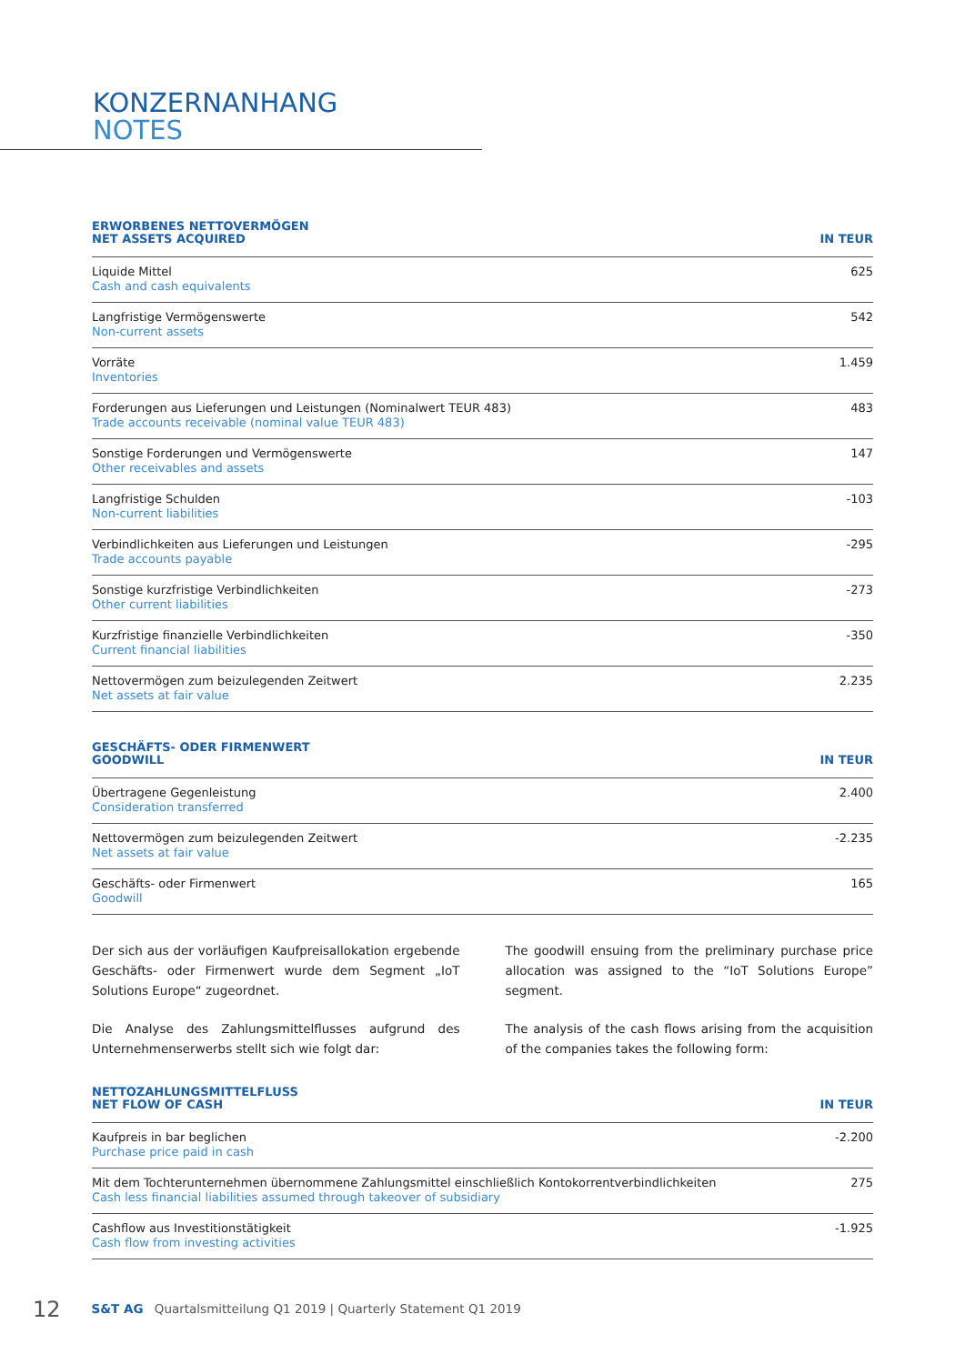KONZERNANHANG
NOTES
| ERWORBENES NETTOVERMÖGEN NET ASSETS ACQUIRED | IN TEUR |
| --- | --- |
| Liquide Mittel Cash and cash equivalents | 625 |
| Langfristige Vermögenswerte Non-current assets | 542 |
| Vorräte Inventories | 1.459 |
| Forderungen aus Lieferungen und Leistungen (Nominalwert TEUR 483) Trade accounts receivable (nominal value TEUR 483) | 483 |
| Sonstige Forderungen und Vermögenswerte Other receivables and assets | 147 |
| Langfristige Schulden Non-current liabilities | -103 |
| Verbindlichkeiten aus Lieferungen und Leistungen Trade accounts payable | -295 |
| Sonstige kurzfristige Verbindlichkeiten Other current liabilities | -273 |
| Kurzfristige finanzielle Verbindlichkeiten Current financial liabilities | -350 |
| Nettovermögen zum beizulegenden Zeitwert Net assets at fair value | 2.235 |
| GESCHÄFTS- ODER FIRMENWERT GOODWILL | IN TEUR |
| --- | --- |
| Übertragene Gegenleistung Consideration transferred | 2.400 |
| Nettovermögen zum beizulegenden Zeitwert Net assets at fair value | -2.235 |
| Geschäfts- oder Firmenwert Goodwill | 165 |
Der sich aus der vorläufigen Kaufpreisallokation ergebende Geschäfts- oder Firmenwert wurde dem Segment „IoT Solutions Europe“ zugeordnet.
Die Analyse des Zahlungsmittelflusses aufgrund des Unternehmenserwerbs stellt sich wie folgt dar:
The goodwill ensuing from the preliminary purchase price allocation was assigned to the “IoT Solutions Europe” segment.
The analysis of the cash flows arising from the acquisition of the companies takes the following form:
| NETTOZAHLUNGSMITTELFLUSS NET FLOW OF CASH | IN TEUR |
| --- | --- |
| Kaufpreis in bar beglichen Purchase price paid in cash | -2.200 |
| Mit dem Tochterunternehmen übernommene Zahlungsmittel einschließlich Kontokorrentverbindlichkeiten Cash less financial liabilities assumed through takeover of subsidiary | 275 |
| Cashflow aus Investitionstätigkeit Cash flow from investing activities | -1.925 |
12 S&T AG Quartalsmitteilung Q1 2019 | Quarterly Statement Q1 2019